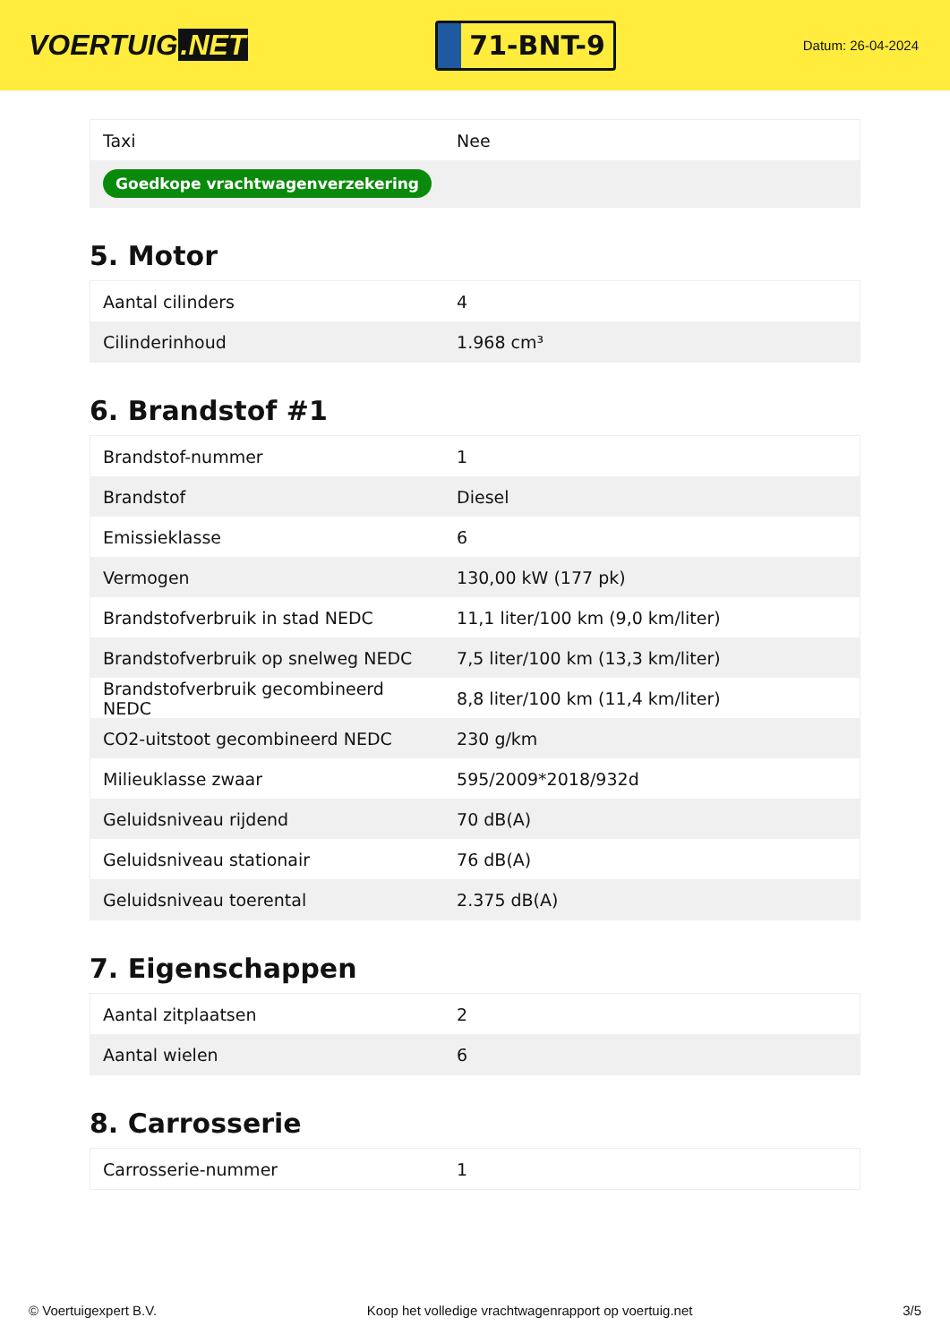VOERTUIG.NET
71-BNT-9
Datum: 26-04-2024
| Taxi | Nee |
| Goedkope vrachtwagenverzekering | |
5. Motor
| Aantal cilinders | 4 |
| Cilinderinhoud | 1.968 cm³ |
6. Brandstof #1
| Brandstof-nummer | 1 |
| Brandstof | Diesel |
| Emissieklasse | 6 |
| Vermogen | 130,00 kW (177 pk) |
| Brandstofverbruik in stad NEDC | 11,1 liter/100 km (9,0 km/liter) |
| Brandstofverbruik op snelweg NEDC | 7,5 liter/100 km (13,3 km/liter) |
| Brandstofverbruik gecombineerd NEDC | 8,8 liter/100 km (11,4 km/liter) |
| CO2-uitstoot gecombineerd NEDC | 230 g/km |
| Milieuklasse zwaar | 595/2009*2018/932d |
| Geluidsniveau rijdend | 70 dB(A) |
| Geluidsniveau stationair | 76 dB(A) |
| Geluidsniveau toerental | 2.375 dB(A) |
7. Eigenschappen
| Aantal zitplaatsen | 2 |
| Aantal wielen | 6 |
8. Carrosserie
| Carrosserie-nummer | 1 |
© Voertuigexpert B.V. Koop het volledige vrachtwagenrapport op voertuig.net 3/5